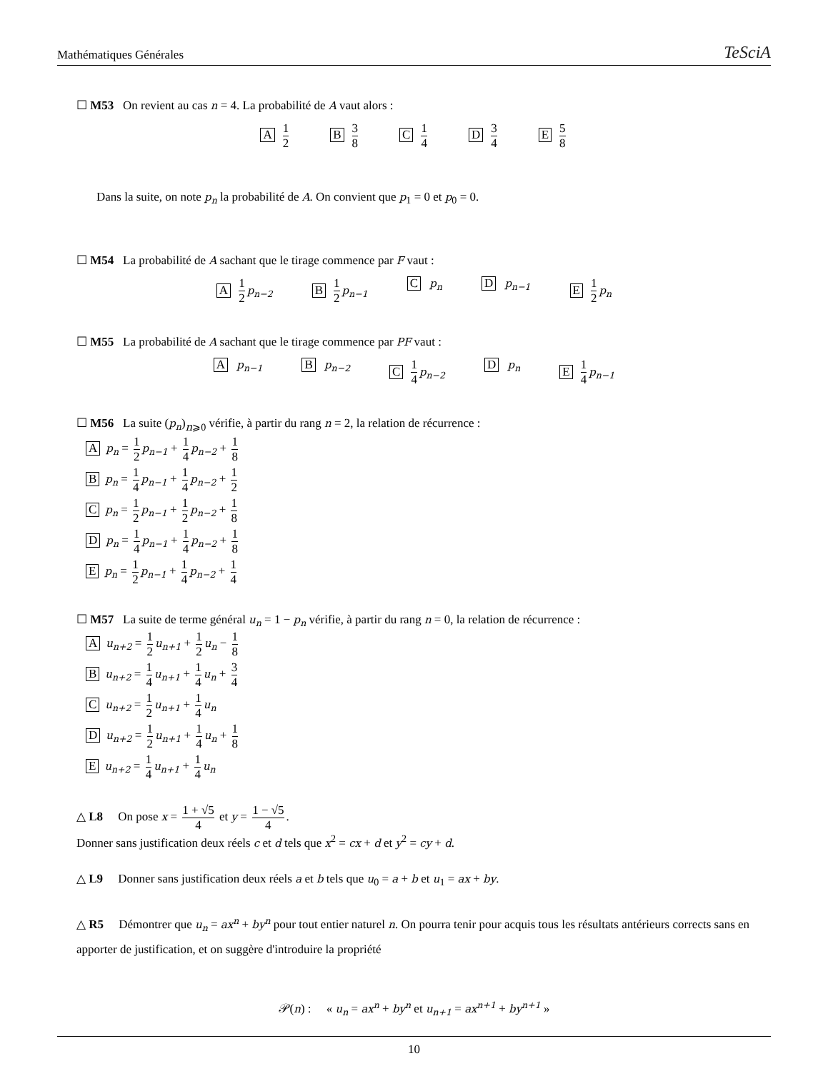Mathématiques Générales TeSciA
☐ M53 On revient au cas n = 4. La probabilité de A vaut alors :
A 1 2 B 3 8 C 1 4 D 3 4 E 5 8
Dans la suite, on note p<sub>n</sub> la probabilité de A. On convient que p<sub>1</sub> = 0 et p<sub>0</sub> = 0.
☐ M54 La probabilité de A sachant que le tirage commence par F vaut :
A 1 2 p<sub>n−2</sub> B 1 2 p<sub>n−1</sub> C p<sub>n</sub> D p<sub>n−1</sub> E 1 2 p<sub>n</sub>
☐ M55 La probabilité de A sachant que le tirage commence par PF vaut :
A p<sub>n−1</sub> B p<sub>n−2</sub> C 1 4 p<sub>n−2</sub> D p<sub>n</sub> E 1 4 p<sub>n−1</sub>
☐ M56 La suite (p<sub>n</sub>)<sub>n⩾0</sub> vérifie, à partir du rang n = 2, la relation de récurrence :
Ap<sub>n</sub> = 1 2 p<sub>n−1</sub> + 1 4 p<sub>n−2</sub> + 1 8
Bp<sub>n</sub> = 1 4 p<sub>n−1</sub> + 1 4 p<sub>n−2</sub> + 1 2
Cp<sub>n</sub> = 1 2 p<sub>n−1</sub> + 1 2 p<sub>n−2</sub> + 1 8
Dp<sub>n</sub> = 1 4 p<sub>n−1</sub> + 1 4 p<sub>n−2</sub> + 1 8
Ep<sub>n</sub> = 1 2 p<sub>n−1</sub> + 1 4 p<sub>n−2</sub> + 1 4
☐ M57 La suite de terme général u<sub>n</sub> = 1 − p<sub>n</sub> vérifie, à partir du rang n = 0, la relation de récurrence :
Au<sub>n+2</sub> = 1 2 u<sub>n+1</sub> + 1 2 u<sub>n</sub> − 1 8
Bu<sub>n+2</sub> = 1 4 u<sub>n+1</sub> + 1 4 u<sub>n</sub> + 3 4
Cu<sub>n+2</sub> = 1 2 u<sub>n+1</sub> + 1 4 u<sub>n</sub>
Du<sub>n+2</sub> = 1 2 u<sub>n+1</sub> + 1 4 u<sub>n</sub> + 1 8
Eu<sub>n+2</sub> = 1 4 u<sub>n+1</sub> + 1 4 u<sub>n</sub>
△ L8 On pose x = 1 + √5 4 et y = 1 − √5 4.
Donner sans justification deux réels c et d tels que x<sup>2</sup> = cx + d et y<sup>2</sup> = cy + d.
△ L9 Donner sans justification deux réels a et b tels que u<sub>0</sub> = a + b et u<sub>1</sub> = ax + by.
△ R5 Démontrer que u<sub>n</sub> = ax<sup>n</sup> + by<sup>n</sup> pour tout entier naturel n. On pourra tenir pour acquis tous les résultats antérieurs corrects sans en apporter de justification, et on suggère d'introduire la propriété
𝒫(n) : « u<sub>n</sub> = ax<sup>n</sup> + by<sup>n</sup> et u<sub>n+1</sub> = ax<sup>n+1</sup> + by<sup>n+1</sup> »
10